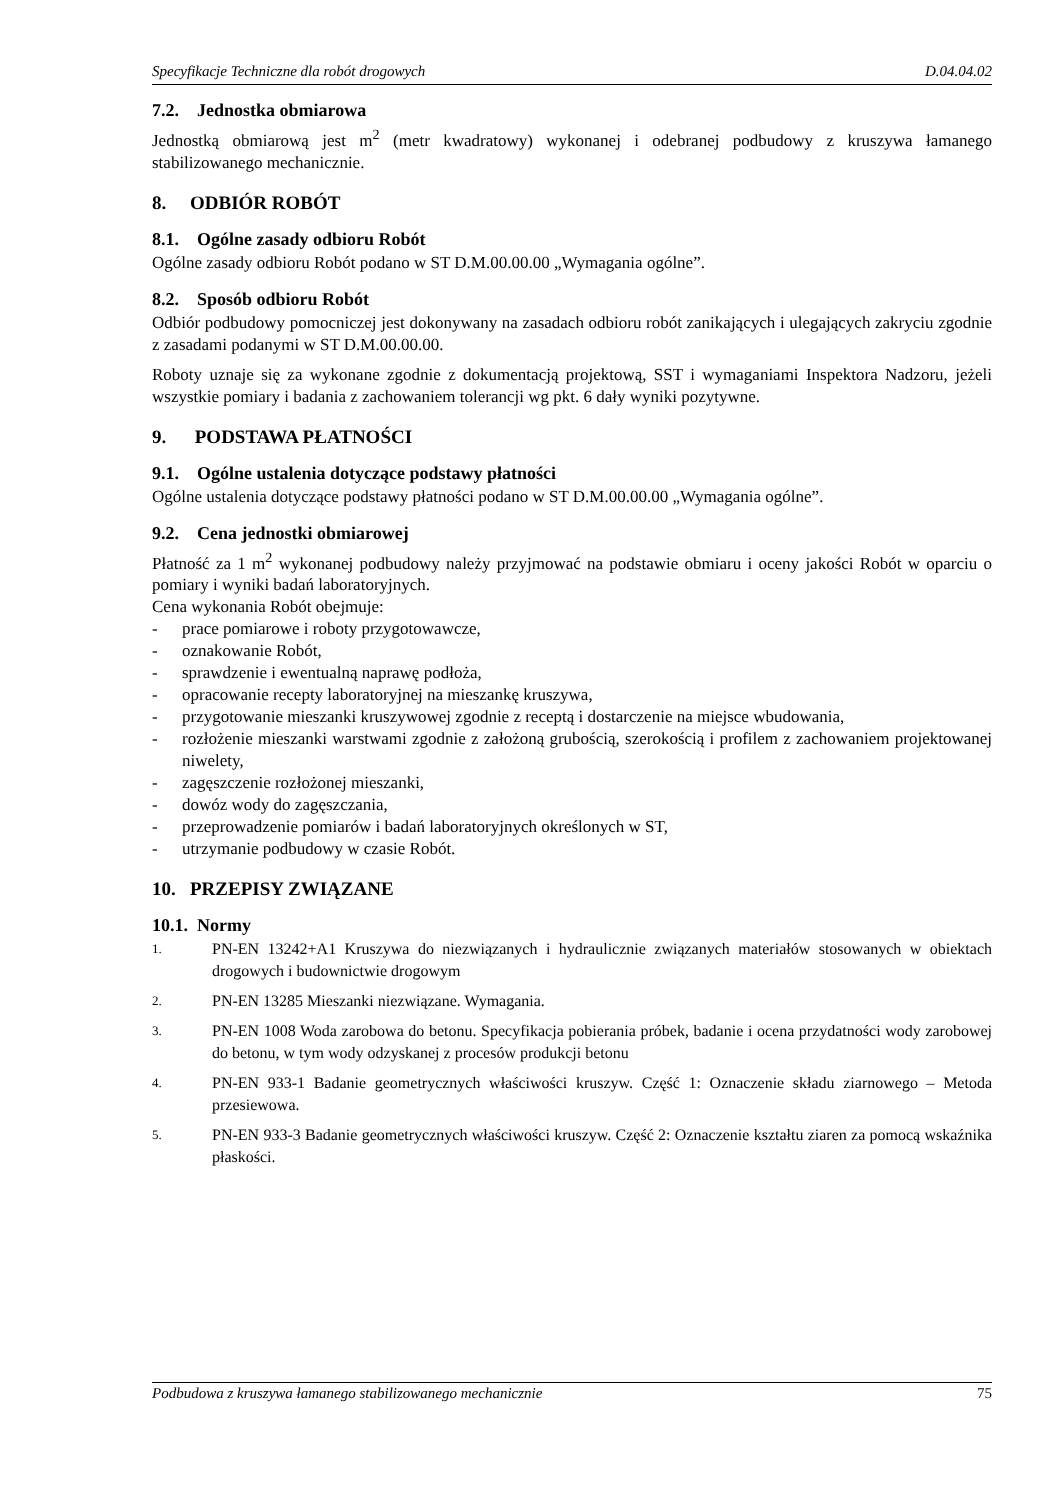Specyfikacje Techniczne dla robót drogowych D.04.04.02
7.2. Jednostka obmiarowa
Jednostką obmiarową jest m<sup>2</sup> (metr kwadratowy) wykonanej i odebranej podbudowy z kruszywa łamanego stabilizowanego mechanicznie.
8. ODBIÓR ROBÓT
8.1. Ogólne zasady odbioru Robót
Ogólne zasady odbioru Robót podano w ST D.M.00.00.00 „Wymagania ogólne”.
8.2. Sposób odbioru Robót
Odbiór podbudowy pomocniczej jest dokonywany na zasadach odbioru robót zanikających i ulegających zakryciu zgodnie z zasadami podanymi w ST D.M.00.00.00.
Roboty uznaje się za wykonane zgodnie z dokumentacją projektową, SST i wymaganiami Inspektora Nadzoru, jeżeli wszystkie pomiary i badania z zachowaniem tolerancji wg pkt. 6 dały wyniki pozytywne.
9. PODSTAWA PŁATNOŚCI
9.1. Ogólne ustalenia dotyczące podstawy płatności
Ogólne ustalenia dotyczące podstawy płatności podano w ST D.M.00.00.00 „Wymagania ogólne”.
9.2. Cena jednostki obmiarowej
Płatność za 1 m<sup>2</sup> wykonanej podbudowy należy przyjmować na podstawie obmiaru i oceny jakości Robót w oparciu o pomiary i wyniki badań laboratoryjnych.
Cena wykonania Robót obejmuje:
- prace pomiarowe i roboty przygotowawcze,
- oznakowanie Robót,
- sprawdzenie i ewentualną naprawę podłoża,
- opracowanie recepty laboratoryjnej na mieszankę kruszywa,
- przygotowanie mieszanki kruszywowej zgodnie z receptą i dostarczenie na miejsce wbudowania,
- rozłożenie mieszanki warstwami zgodnie z założoną grubością, szerokością i profilem z zachowaniem projektowanej niwelety,
- zagęszczenie rozłożonej mieszanki,
- dowóz wody do zagęszczania,
- przeprowadzenie pomiarów i badań laboratoryjnych określonych w ST,
- utrzymanie podbudowy w czasie Robót.
10. PRZEPISY ZWIĄZANE
10.1. Normy
1. PN-EN 13242+A1 Kruszywa do niezwiązanych i hydraulicznie związanych materiałów stosowanych w obiektach drogowych i budownictwie drogowym
2. PN-EN 13285 Mieszanki niezwiązane. Wymagania.
3. PN-EN 1008 Woda zarobowa do betonu. Specyfikacja pobierania próbek, badanie i ocena przydatności wody zarobowej do betonu, w tym wody odzyskanej z procesów produkcji betonu
4. PN-EN 933-1 Badanie geometrycznych właściwości kruszyw. Część 1: Oznaczenie składu ziarnowego – Metoda przesiewowa.
5. PN-EN 933-3 Badanie geometrycznych właściwości kruszyw. Część 2: Oznaczenie kształtu ziaren za pomocą wskaźnika płaskości.
Podbudowa z kruszywa łamanego stabilizowanego mechanicznie 75